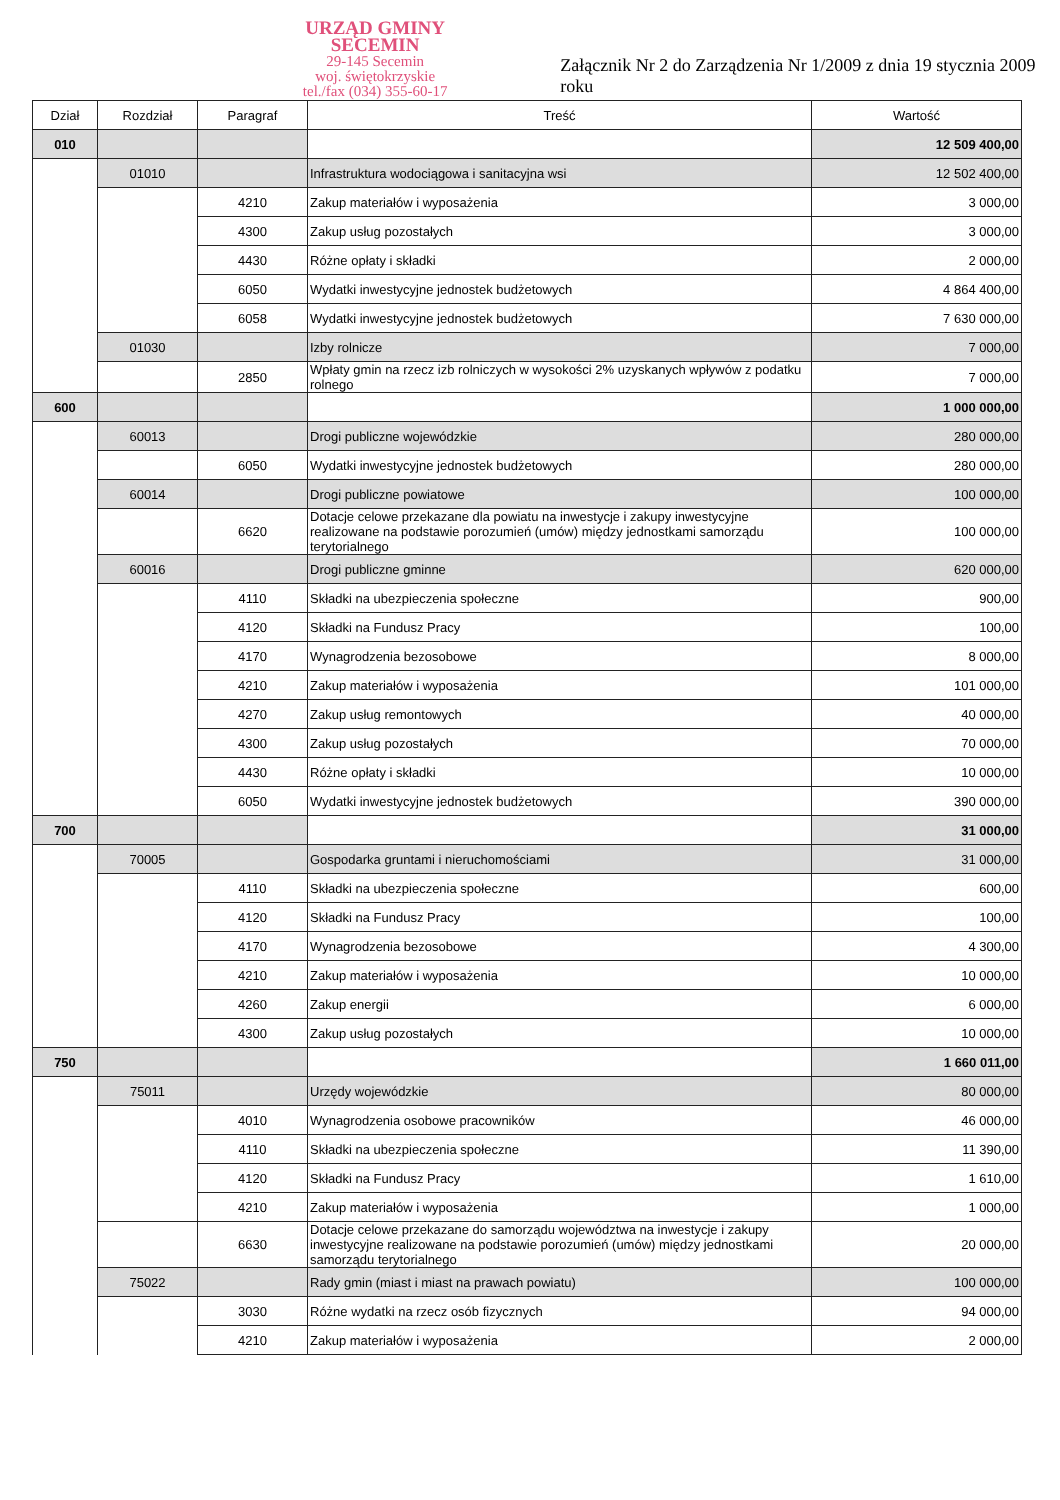URZĄD GMINY
SECEMIN
29-145 Secemin
woj. świętokrzyskie
tel./fax (034) 355-60-17
Załącznik Nr 2 do Zarządzenia Nr 1/2009 z dnia 19 stycznia 2009 roku
| Dział | Rozdział | Paragraf | Treść | Wartość |
| --- | --- | --- | --- | --- |
| 010 | | | | 12 509 400,00 |
| | 01010 | | Infrastruktura wodociągowa i sanitacyjna wsi | 12 502 400,00 |
| | | 4210 | Zakup materiałów i wyposażenia | 3 000,00 |
| | | 4300 | Zakup usług pozostałych | 3 000,00 |
| | | 4430 | Różne opłaty i składki | 2 000,00 |
| | | 6050 | Wydatki inwestycyjne jednostek budżetowych | 4 864 400,00 |
| | | 6058 | Wydatki inwestycyjne jednostek budżetowych | 7 630 000,00 |
| | 01030 | | Izby rolnicze | 7 000,00 |
| | | 2850 | Wpłaty gmin na rzecz izb rolniczych w wysokości 2% uzyskanych wpływów z podatku rolnego | 7 000,00 |
| 600 | | | | 1 000 000,00 |
| | 60013 | | Drogi publiczne wojewódzkie | 280 000,00 |
| | | 6050 | Wydatki inwestycyjne jednostek budżetowych | 280 000,00 |
| | 60014 | | Drogi publiczne powiatowe | 100 000,00 |
| | | 6620 | Dotacje celowe przekazane dla powiatu na inwestycje i zakupy inwestycyjne realizowane na podstawie porozumień (umów) między jednostkami samorządu terytorialnego | 100 000,00 |
| | 60016 | | Drogi publiczne gminne | 620 000,00 |
| | | 4110 | Składki na ubezpieczenia społeczne | 900,00 |
| | | 4120 | Składki na Fundusz Pracy | 100,00 |
| | | 4170 | Wynagrodzenia bezosobowe | 8 000,00 |
| | | 4210 | Zakup materiałów i wyposażenia | 101 000,00 |
| | | 4270 | Zakup usług remontowych | 40 000,00 |
| | | 4300 | Zakup usług pozostałych | 70 000,00 |
| | | 4430 | Różne opłaty i składki | 10 000,00 |
| | | 6050 | Wydatki inwestycyjne jednostek budżetowych | 390 000,00 |
| 700 | | | | 31 000,00 |
| | 70005 | | Gospodarka gruntami i nieruchomościami | 31 000,00 |
| | | 4110 | Składki na ubezpieczenia społeczne | 600,00 |
| | | 4120 | Składki na Fundusz Pracy | 100,00 |
| | | 4170 | Wynagrodzenia bezosobowe | 4 300,00 |
| | | 4210 | Zakup materiałów i wyposażenia | 10 000,00 |
| | | 4260 | Zakup energii | 6 000,00 |
| | | 4300 | Zakup usług pozostałych | 10 000,00 |
| 750 | | | | 1 660 011,00 |
| | 75011 | | Urzędy wojewódzkie | 80 000,00 |
| | | 4010 | Wynagrodzenia osobowe pracowników | 46 000,00 |
| | | 4110 | Składki na ubezpieczenia społeczne | 11 390,00 |
| | | 4120 | Składki na Fundusz Pracy | 1 610,00 |
| | | 4210 | Zakup materiałów i wyposażenia | 1 000,00 |
| | | 6630 | Dotacje celowe przekazane do samorządu województwa na inwestycje i zakupy inwestycyjne realizowane na podstawie porozumień (umów) między jednostkami samorządu terytorialnego | 20 000,00 |
| | 75022 | | Rady gmin (miast i miast na prawach powiatu) | 100 000,00 |
| | | 3030 | Różne wydatki na rzecz osób fizycznych | 94 000,00 |
| | | 4210 | Zakup materiałów i wyposażenia | 2 000,00 |